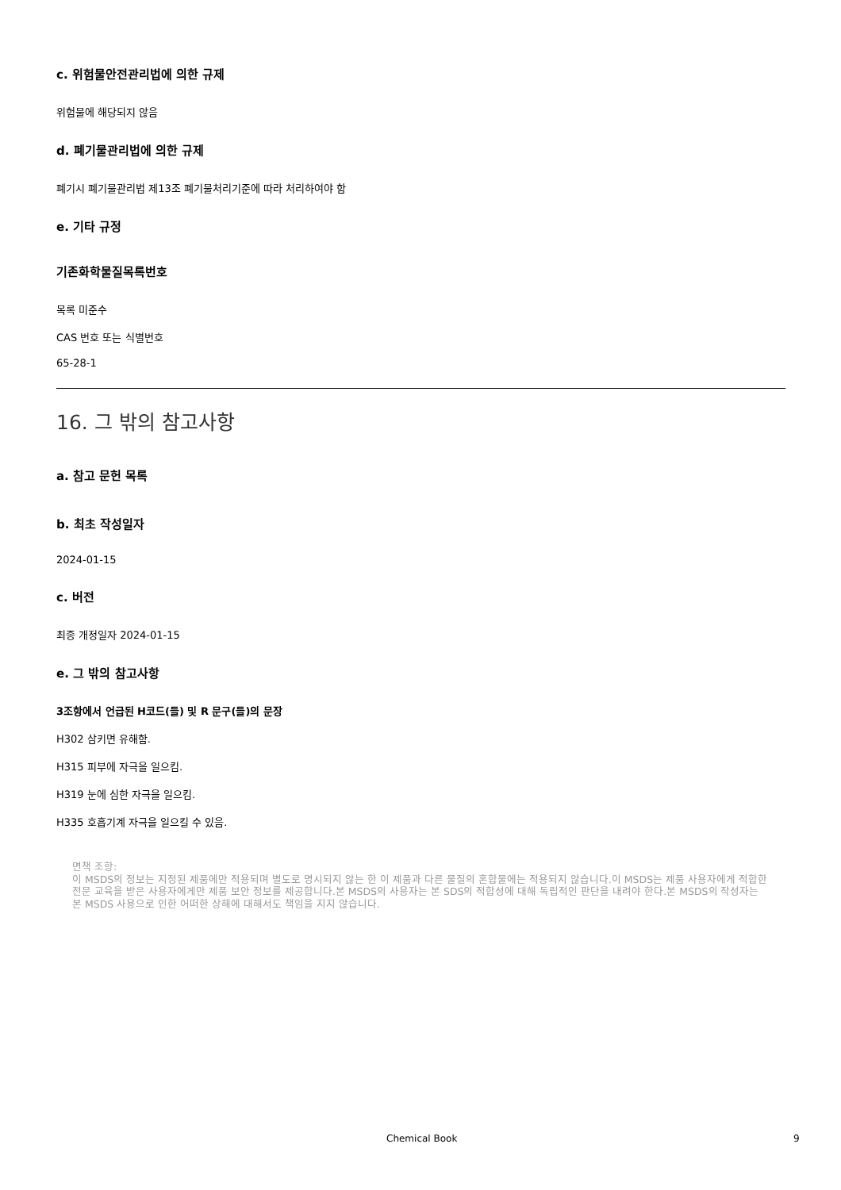c. 위험물안전관리법에 의한 규제
위험물에 해당되지 않음
d. 폐기물관리법에 의한 규제
폐기시 폐기물관리법 제13조 폐기물처리기준에 따라 처리하여야 함
e. 기타 규정
기존화학물질목록번호
목록 미준수
CAS 번호 또는 식별번호
65-28-1
16. 그 밖의 참고사항
a. 참고 문헌 목록
b. 최초 작성일자
2024-01-15
c. 버전
최종 개정일자 2024-01-15
e. 그 밖의 참고사항
3조항에서 언급된 H코드(들) 및 R 문구(들)의 문장
H302 삼키면 유해함.
H315 피부에 자극을 일으킴.
H319 눈에 심한 자극을 일으킴.
H335 호흡기계 자극을 일으킬 수 있음.
면책 조항:
이 MSDS의 정보는 지정된 제품에만 적용되며 별도로 명시되지 않는 한 이 제품과 다른 물질의 혼합물에는 적용되지 않습니다.이 MSDS는 제품 사용자에게 적합한 전문 교육을 받은 사용자에게만 제품 보안 정보를 제공합니다.본 MSDS의 사용자는 본 SDS의 적합성에 대해 독립적인 판단을 내려야 한다.본 MSDS의 작성자는 본 MSDS 사용으로 인한 어떠한 상해에 대해서도 책임을 지지 않습니다.
Chemical Book 9